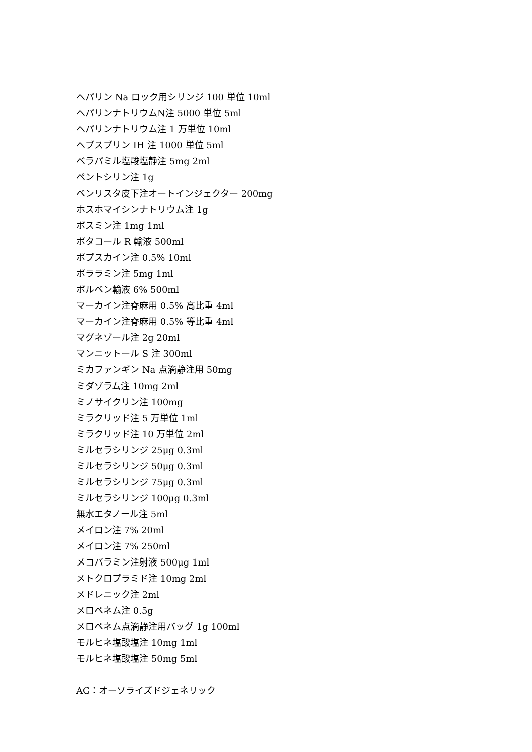ヘパリン Na ロック用シリンジ 100 単位 10ml
ヘパリンナトリウムN注 5000 単位 5ml
ヘパリンナトリウム注 1 万単位 10ml
ヘブスブリン IH 注 1000 単位 5ml
ベラパミル塩酸塩静注 5mg 2ml
ペントシリン注 1g
ベンリスタ皮下注オートインジェクター 200mg
ホスホマイシンナトリウム注 1g
ボスミン注 1mg 1ml
ポタコール R 輸液 500ml
ポプスカイン注 0.5% 10ml
ポララミン注 5mg 1ml
ボルベン輸液 6% 500ml
マーカイン注脊麻用 0.5% 高比重 4ml
マーカイン注脊麻用 0.5% 等比重 4ml
マグネゾール注 2g 20ml
マンニットール S 注 300ml
ミカファンギン Na 点滴静注用 50mg
ミダゾラム注 10mg 2ml
ミノサイクリン注 100mg
ミラクリッド注 5 万単位 1ml
ミラクリッド注 10 万単位 2ml
ミルセラシリンジ 25μg 0.3ml
ミルセラシリンジ 50μg 0.3ml
ミルセラシリンジ 75μg 0.3ml
ミルセラシリンジ 100μg 0.3ml
無水エタノール注 5ml
メイロン注 7% 20ml
メイロン注 7% 250ml
メコバラミン注射液 500μg 1ml
メトクロプラミド注 10mg 2ml
メドレニック注 2ml
メロペネム注 0.5g
メロペネム点滴静注用バッグ 1g 100ml
モルヒネ塩酸塩注 10mg 1ml
モルヒネ塩酸塩注 50mg 5ml
AG：オーソライズドジェネリック